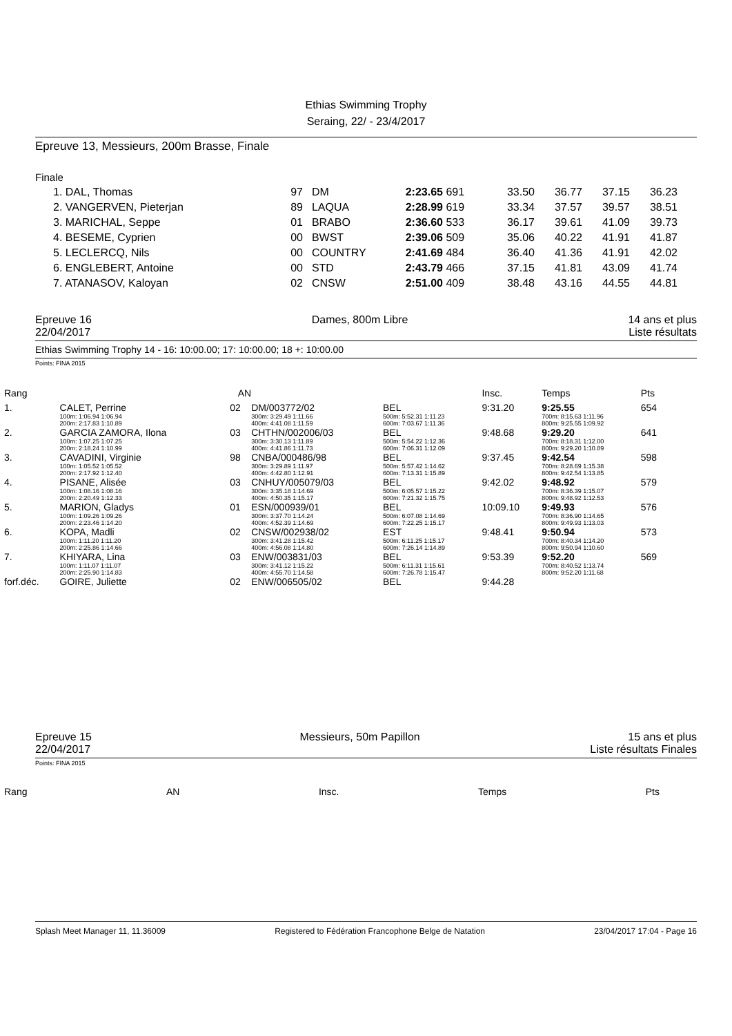Ethias Swimming Trophy
Seraing, 22/ - 23/4/2017
Epreuve 13, Messieurs, 200m Brasse, Finale
Finale
| 1. DAL, Thomas | 97 | DM | 2:23.65 691 | 33.50 | 36.77 | 37.15 | 36.23 |
| 2. VANGERVEN, Pieterjan | 89 | LAQUA | 2:28.99 619 | 33.34 | 37.57 | 39.57 | 38.51 |
| 3. MARICHAL, Seppe | 01 | BRABO | 2:36.60 533 | 36.17 | 39.61 | 41.09 | 39.73 |
| 4. BESEME, Cyprien | 00 | BWST | 2:39.06 509 | 35.06 | 40.22 | 41.91 | 41.87 |
| 5. LECLERCQ, Nils | 00 | COUNTRY | 2:41.69 484 | 36.40 | 41.36 | 41.91 | 42.02 |
| 6. ENGLEBERT, Antoine | 00 | STD | 2:43.79 466 | 37.15 | 41.81 | 43.09 | 41.74 |
| 7. ATANASOV, Kaloyan | 02 | CNSW | 2:51.00 409 | 38.48 | 43.16 | 44.55 | 44.81 |
Epreuve 16 Dames, 800m Libre 14 ans et plus
22/04/2017 Liste résultats
Ethias Swimming Trophy 14 - 16: 10:00.00; 17: 10:00.00; 18 +: 10:00.00
Points: FINA 2015
| Rang | | | AN | | | | Insc. | Temps | Pts |
| 1. | CALET, Perrine | | 02 | DM/003772/02 | | BEL | 9:31.20 | 9:25.55 | 654 |
| | 100m: 1:06.94 1:06.94 200m: 2:17.83 1:10.89 | | | 300m: 3:29.49 1:11.66 400m: 4:41.08 1:11.59 | | 500m: 5:52.31 1:11.23 600m: 7:03.67 1:11.36 | | 700m: 8:15.63 1:11.96 800m: 9:25.55 1:09.92 | |
| 2. | GARCIA ZAMORA, Ilona | | 03 | CHTHN/002006/03 | | BEL | 9:48.68 | 9:29.20 | 641 |
| | 100m: 1:07.25 1:07.25 200m: 2:18.24 1:10.99 | | | 300m: 3:30.13 1:11.89 400m: 4:41.86 1:11.73 | | 500m: 5:54.22 1:12.36 600m: 7:06.31 1:12.09 | | 700m: 8:18.31 1:12.00 800m: 9:29.20 1:10.89 | |
| 3. | CAVADINI, Virginie | | 98 | CNBA/000486/98 | | BEL | 9:37.45 | 9:42.54 | 598 |
| | 100m: 1:05.52 1:05.52 200m: 2:17.92 1:12.40 | | | 300m: 3:29.89 1:11.97 400m: 4:42.80 1:12.91 | | 500m: 5:57.42 1:14.62 600m: 7:13.31 1:15.89 | | 700m: 8:28.69 1:15.38 800m: 9:42.54 1:13.85 | |
| 4. | PISANE, Alisée | | 03 | CNHUY/005079/03 | | BEL | 9:42.02 | 9:48.92 | 579 |
| | 100m: 1:08.16 1:08.16 200m: 2:20.49 1:12.33 | | | 300m: 3:35.18 1:14.69 400m: 4:50.35 1:15.17 | | 500m: 6:05.57 1:15.22 600m: 7:21.32 1:15.75 | | 700m: 8:36.39 1:15.07 800m: 9:48.92 1:12.53 | |
| 5. | MARION, Gladys | | 01 | ESN/000939/01 | | BEL | 10:09.10 | 9:49.93 | 576 |
| | 100m: 1:09.26 1:09.26 200m: 2:23.46 1:14.20 | | | 300m: 3:37.70 1:14.24 400m: 4:52.39 1:14.69 | | 500m: 6:07.08 1:14.69 600m: 7:22.25 1:15.17 | | 700m: 8:36.90 1:14.65 800m: 9:49.93 1:13.03 | |
| 6. | KOPA, Madli | | 02 | CNSW/002938/02 | | EST | 9:48.41 | 9:50.94 | 573 |
| | 100m: 1:11.20 1:11.20 200m: 2:25.86 1:14.66 | | | 300m: 3:41.28 1:15.42 400m: 4:56.08 1:14.80 | | 500m: 6:11.25 1:15.17 600m: 7:26.14 1:14.89 | | 700m: 8:40.34 1:14.20 800m: 9:50.94 1:10.60 | |
| 7. | KHIYARA, Lina | | 03 | ENW/003831/03 | | BEL | 9:53.39 | 9:52.20 | 569 |
| | 100m: 1:11.07 1:11.07 200m: 2:25.90 1:14.83 | | | 300m: 3:41.12 1:15.22 400m: 4:55.70 1:14.58 | | 500m: 6:11.31 1:15.61 600m: 7:26.78 1:15.47 | | 700m: 8:40.52 1:13.74 800m: 9:52.20 1:11.68 | |
| forf.déc. | GOIRE, Juliette | | 02 | ENW/006505/02 | | BEL | 9:44.28 | | |
Epreuve 15 Messieurs, 50m Papillon 15 ans et plus
22/04/2017 Liste résultats Finales
Points: FINA 2015
Rang AN Insc. Temps Pts
Splash Meet Manager 11, 11.36009 Registered to Fédération Francophone Belge de Natation 23/04/2017 17:04 - Page 16